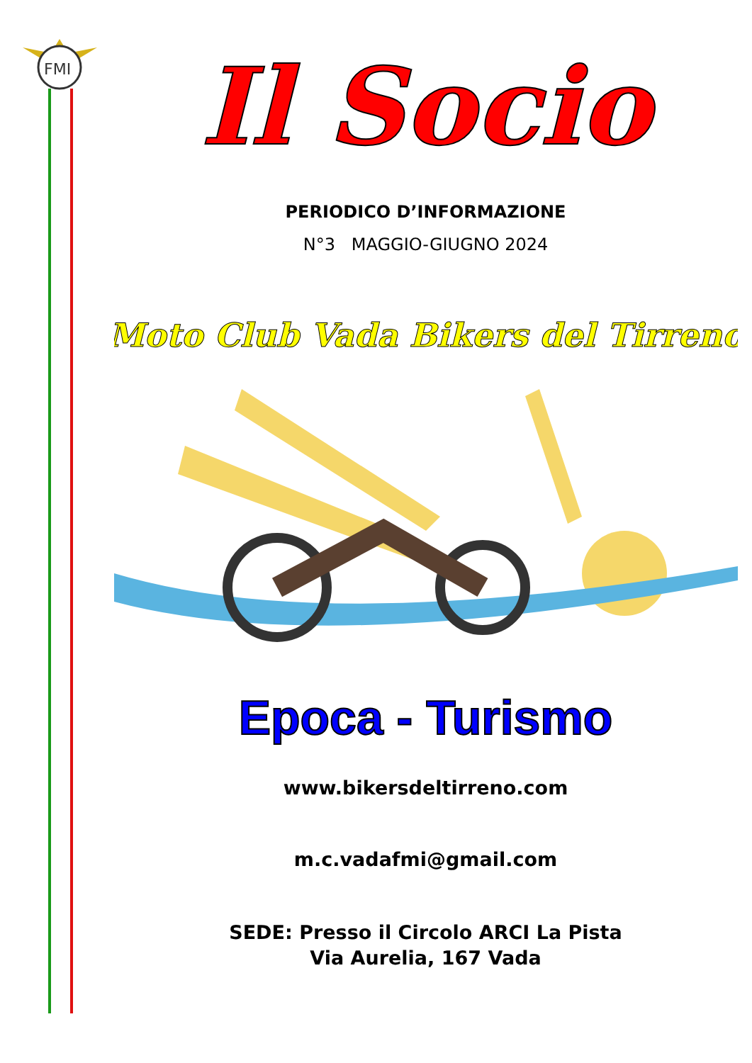FMI
Il Socio
PERIODICO D’INFORMAZIONE
N°3 MAGGIO-GIUGNO 2024
Moto Club Vada Bikers del Tirreno
Epoca - Turismo
www.bikersdeltirreno.com
m.c.vadafmi@gmail.com
SEDE: Presso il Circolo ARCI La Pista
Via Aurelia, 167 Vada